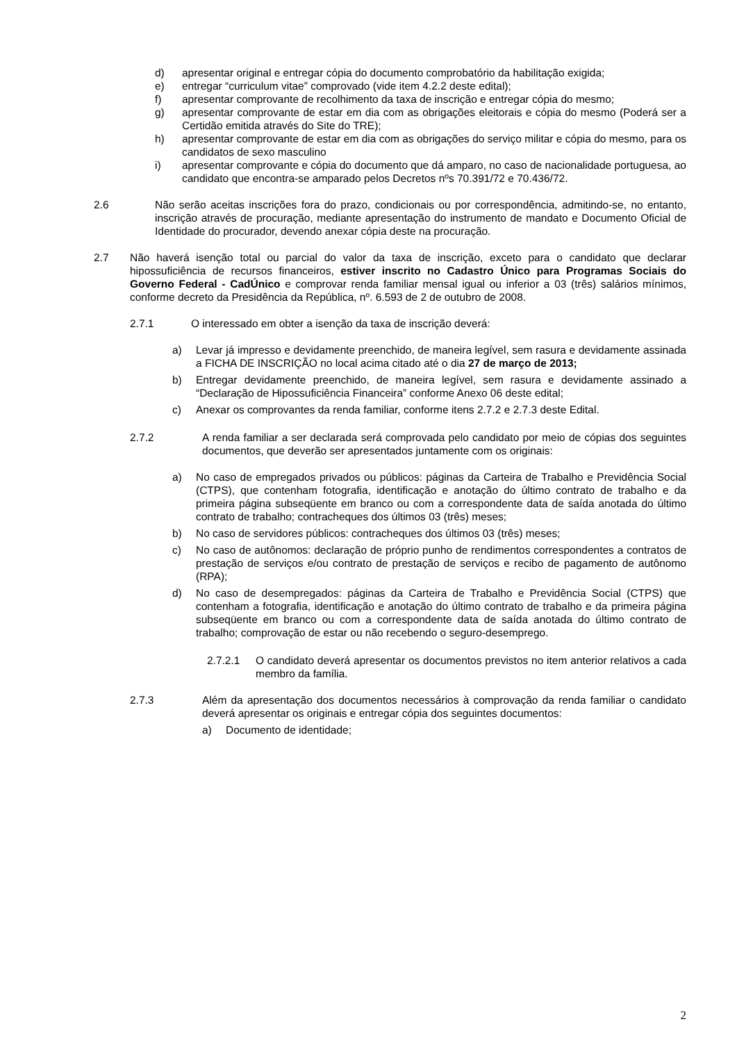d) apresentar original e entregar cópia do documento comprobatório da habilitação exigida;
e) entregar “curriculum vitae” comprovado (vide item 4.2.2 deste edital);
f) apresentar comprovante de recolhimento da taxa de inscrição e entregar cópia do mesmo;
g) apresentar comprovante de estar em dia com as obrigações eleitorais e cópia do mesmo (Poderá ser a Certidão emitida através do Site do TRE);
h) apresentar comprovante de estar em dia com as obrigações do serviço militar e cópia do mesmo, para os candidatos de sexo masculino
i) apresentar comprovante e cópia do documento que dá amparo, no caso de nacionalidade portuguesa, ao candidato que encontra-se amparado pelos Decretos nºs 70.391/72 e 70.436/72.
2.6 Não serão aceitas inscrições fora do prazo, condicionais ou por correspondência, admitindo-se, no entanto, inscrição através de procuração, mediante apresentação do instrumento de mandato e Documento Oficial de Identidade do procurador, devendo anexar cópia deste na procuração.
2.7 Não haverá isenção total ou parcial do valor da taxa de inscrição, exceto para o candidato que declarar hipossuficiência de recursos financeiros, estiver inscrito no Cadastro Único para Programas Sociais do Governo Federal - CadÚnico e comprovar renda familiar mensal igual ou inferior a 03 (três) salários mínimos, conforme decreto da Presidência da República, nº. 6.593 de 2 de outubro de 2008.
2.7.1 O interessado em obter a isenção da taxa de inscrição deverá:
a) Levar já impresso e devidamente preenchido, de maneira legível, sem rasura e devidamente assinada a FICHA DE INSCRIÇÃO no local acima citado até o dia 27 de março de 2013;
b) Entregar devidamente preenchido, de maneira legível, sem rasura e devidamente assinado a “Declaração de Hipossuficiência Financeira” conforme Anexo 06 deste edital;
c) Anexar os comprovantes da renda familiar, conforme itens 2.7.2 e 2.7.3 deste Edital.
2.7.2 A renda familiar a ser declarada será comprovada pelo candidato por meio de cópias dos seguintes documentos, que deverão ser apresentados juntamente com os originais:
a) No caso de empregados privados ou públicos: páginas da Carteira de Trabalho e Previdência Social (CTPS), que contenham fotografia, identificação e anotação do último contrato de trabalho e da primeira página subseqüente em branco ou com a correspondente data de saída anotada do último contrato de trabalho; contracheques dos últimos 03 (três) meses;
b) No caso de servidores públicos: contracheques dos últimos 03 (três) meses;
c) No caso de autônomos: declaração de próprio punho de rendimentos correspondentes a contratos de prestação de serviços e/ou contrato de prestação de serviços e recibo de pagamento de autônomo (RPA);
d) No caso de desempregados: páginas da Carteira de Trabalho e Previdência Social (CTPS) que contenham a fotografia, identificação e anotação do último contrato de trabalho e da primeira página subseqüente em branco ou com a correspondente data de saída anotada do último contrato de trabalho; comprovação de estar ou não recebendo o seguro-desemprego.
2.7.2.1 O candidato deverá apresentar os documentos previstos no item anterior relativos a cada membro da família.
2.7.3 Além da apresentação dos documentos necessários à comprovação da renda familiar o candidato deverá apresentar os originais e entregar cópia dos seguintes documentos:
a) Documento de identidade;
2